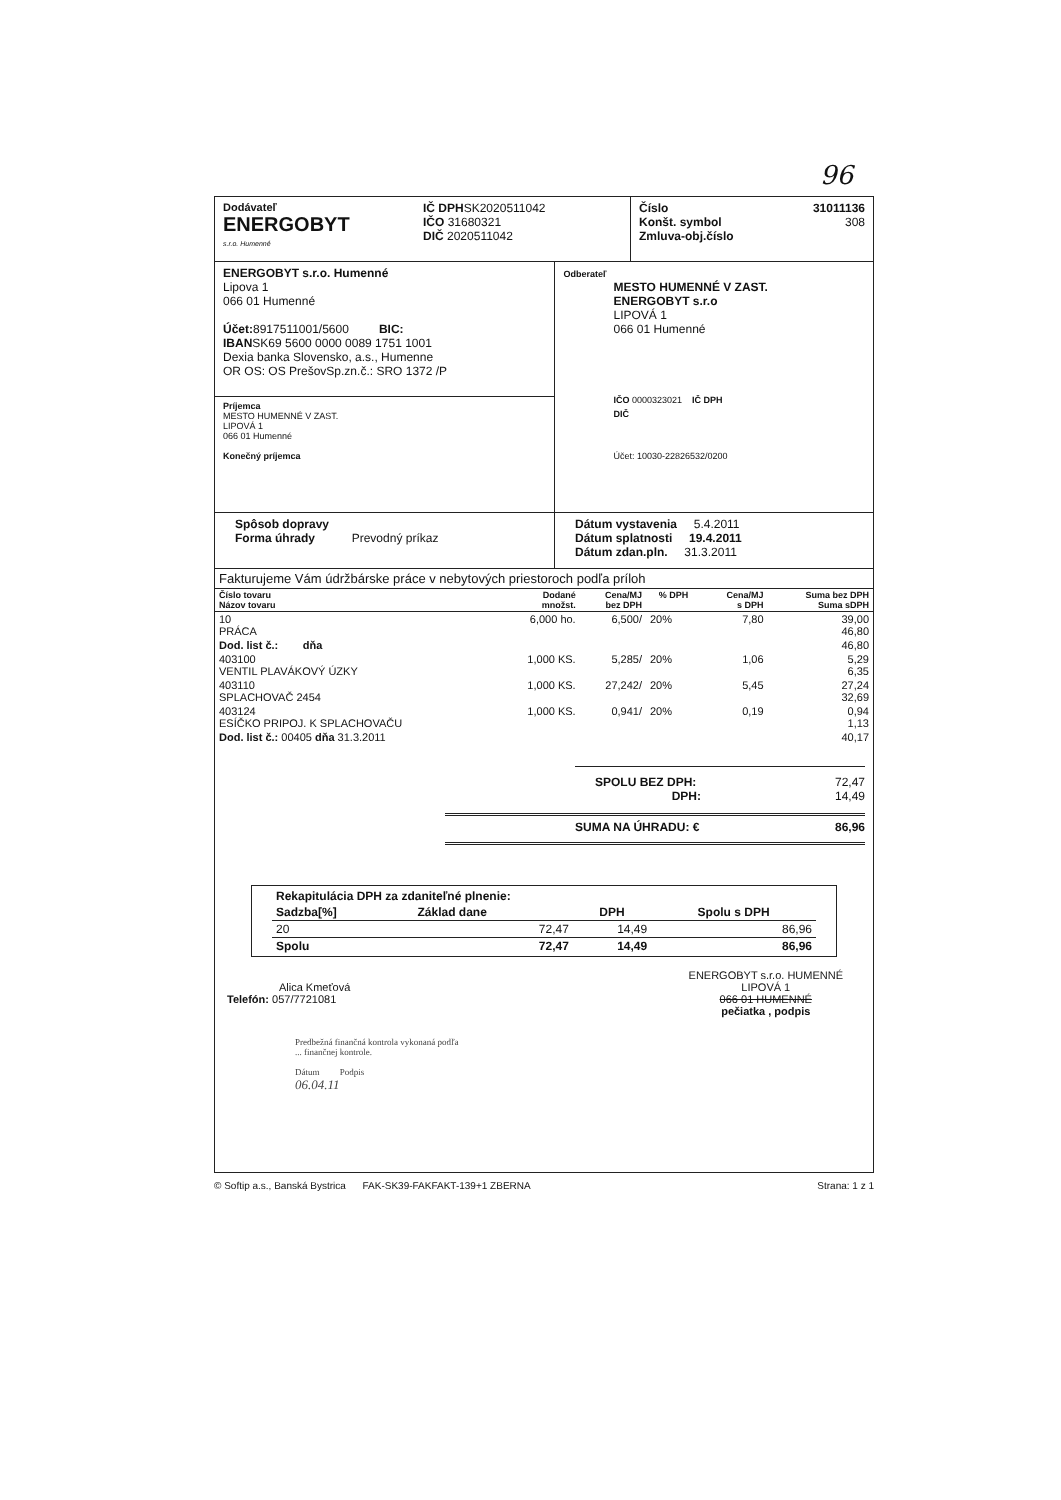96
Dodávateľ
ENERGOBYT
s.r.o. Humenné
IČ DPHSK2020511042
IČO 31680321
DIČ 2020511042
Číslo
Konšt. symbol
Zmluva-obj.číslo
31011136
308
ENERGOBYT s.r.o. Humenné
Lipova 1
066 01 Humenné
Účet: 8917511001/5600 BIC:
IBANSK69 5600 0000 0089 1751 1001
Dexia banka Slovensko, a.s., Humenne
OR OS: OS PrešovSp.zn.č.: SRO 1372 /P
Príjemca
MESTO HUMENNÉ V ZAST.
LIPOVÁ 1
066 01 Humenné
Konečný príjemca
Odberateľ
MESTO HUMENNÉ V ZAST.
ENERGOBYT s.r.o
LIPOVÁ 1
066 01 Humenné
IČO 0000323021 IČ DPH
DIČ
Účet: 10030-22826532/0200
Spôsob dopravy
Forma úhrady Prevodný príkaz
Dátum vystavenia 5.4.2011
Dátum splatnosti 19.4.2011
Dátum zdan.pln. 31.3.2011
Fakturujeme Vám údržbárske práce v nebytových priestoroch podľa príloh
| Číslo tovaru Názov tovaru | Dodané množst. | Cena/MJ bez DPH | % DPH | Cena/MJ s DPH | Suma bez DPH Suma sDPH |
| --- | --- | --- | --- | --- | --- |
| 10 PRÁCA | 6,000 ho. | 6,500/ | 20% | 7,80 | 39,00 46,80 |
| Dod. list č.: dňa | | | | | 46,80 |
| 403100 VENTIL PLAVÁKOVÝ ÚZKY | 1,000 KS. | 5,285/ | 20% | 1,06 | 5,29 6,35 |
| 403110 SPLACHOVAČ 2454 | 1,000 KS. | 27,242/ | 20% | 5,45 | 27,24 32,69 |
| 403124 ESÍČKO PRIPOJ. K SPLACHOVAČU | 1,000 KS. | 0,941/ | 20% | 0,19 | 0,94 1,13 |
| Dod. list č.: 00405 dňa 31.3.2011 | | | | | 40,17 |
SPOLU BEZ DPH:
DPH: 72,47
14,49
SUMA NA ÚHRADU: € 86,96
| Rekapitulácia DPH za zdaniteľné plnenie: | | | |
| --- | --- | --- | --- |
| Sadzba[%] | Základ dane | DPH | Spolu s DPH |
| 20 | 72,47 | 14,49 | 86,96 |
| Spolu | 72,47 | 14,49 | 86,96 |
Alica Kmeťová
Telefón: 057/7721081
ENERGOBYT s.r.o. HUMENNÉ
LIPOVÁ 1
066 01 HUMENNÉ
pečiatka , podpis
Predbežná finančná kontrola vykonaná podľa
... finančnej kontrole.
Dátum Podpis
06.04.11
© Softip a.s., Banská Bystrica FAK-SK39-FAKFAKT-139+1 ZBERNA Strana: 1 z 1